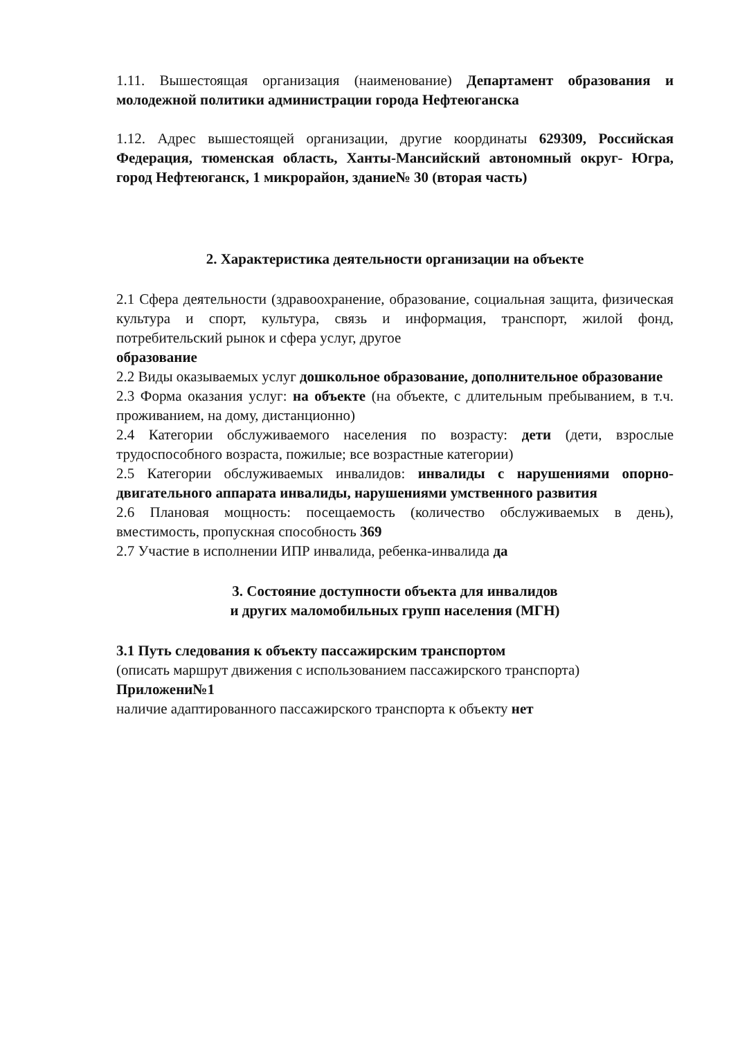1.11. Вышестоящая организация (наименование) Департамент образования и молодежной политики администрации города Нефтеюганска
1.12. Адрес вышестоящей организации, другие координаты 629309, Российская Федерация, тюменская область, Ханты-Мансийский автономный округ- Югра, город Нефтеюганск, 1 микрорайон, здание№ 30 (вторая часть)
2. Характеристика деятельности организации на объекте
2.1 Сфера деятельности (здравоохранение, образование, социальная защита, физическая культура и спорт, культура, связь и информация, транспорт, жилой фонд, потребительский рынок и сфера услуг, другое
образование
2.2 Виды оказываемых услуг дошкольное образование, дополнительное образование
2.3 Форма оказания услуг: на объекте (на объекте, с длительным пребыванием, в т.ч. проживанием, на дому, дистанционно)
2.4 Категории обслуживаемого населения по возрасту: дети (дети, взрослые трудоспособного возраста, пожилые; все возрастные категории)
2.5 Категории обслуживаемых инвалидов: инвалиды с нарушениями опорно-двигательного аппарата инвалиды, нарушениями умственного развития
2.6 Плановая мощность: посещаемость (количество обслуживаемых в день), вместимость, пропускная способность 369
2.7 Участие в исполнении ИПР инвалида, ребенка-инвалида да
3. Состояние доступности объекта для инвалидов
и других маломобильных групп населения (МГН)
3.1 Путь следования к объекту пассажирским транспортом
(описать маршрут движения с использованием пассажирского транспорта)
Приложени№1
наличие адаптированного пассажирского транспорта к объекту нет